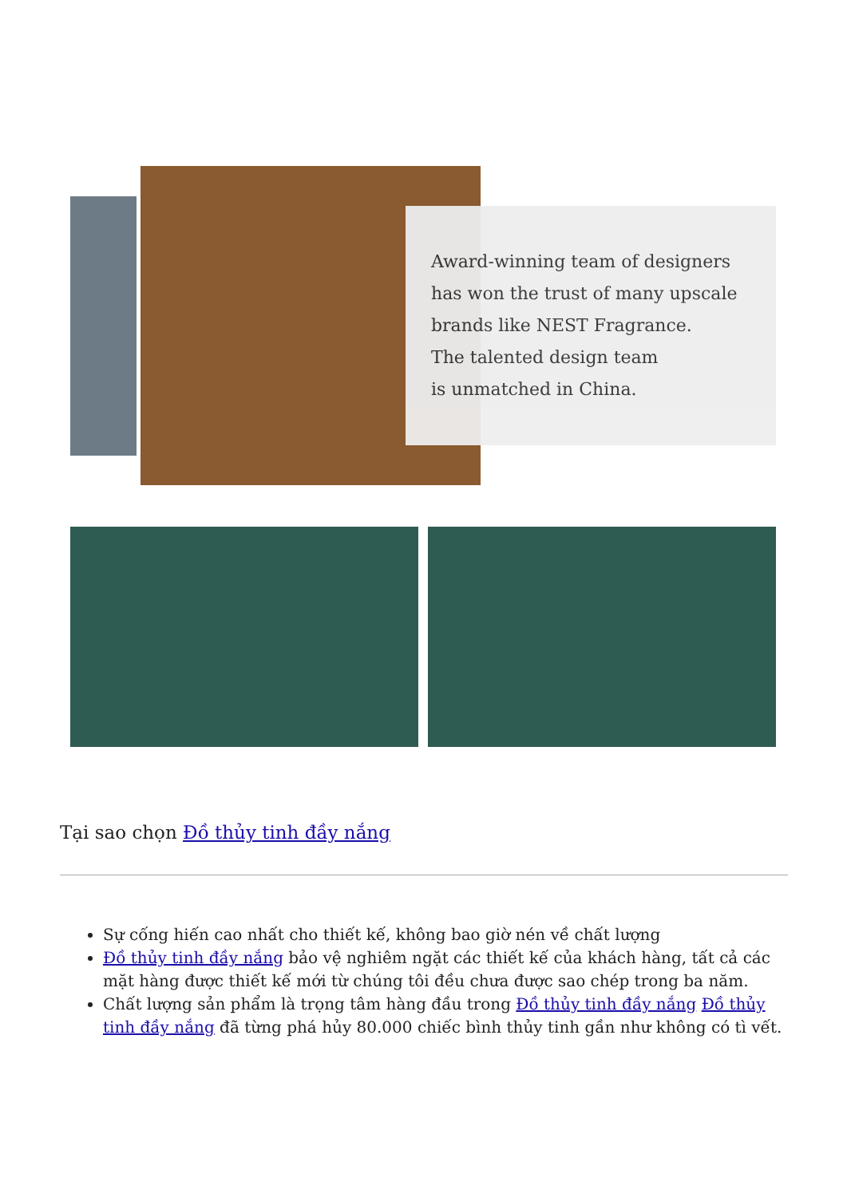Award-winning team of designers
has won the trust of many upscale
brands like NEST Fragrance.
The talented design team
is unmatched in China.
Tại sao chọn Đồ thủy tinh đầy nắng
Sự cống hiến cao nhất cho thiết kế, không bao giờ nén về chất lượng
Đồ thủy tinh đầy nắng bảo vệ nghiêm ngặt các thiết kế của khách hàng, tất cả các mặt hàng được thiết kế mới từ chúng tôi đều chưa được sao chép trong ba năm.
Chất lượng sản phẩm là trọng tâm hàng đầu trong Đồ thủy tinh đầy nắng Đồ thủy tinh đầy nắng đã từng phá hủy 80.000 chiếc bình thủy tinh gần như không có tì vết.